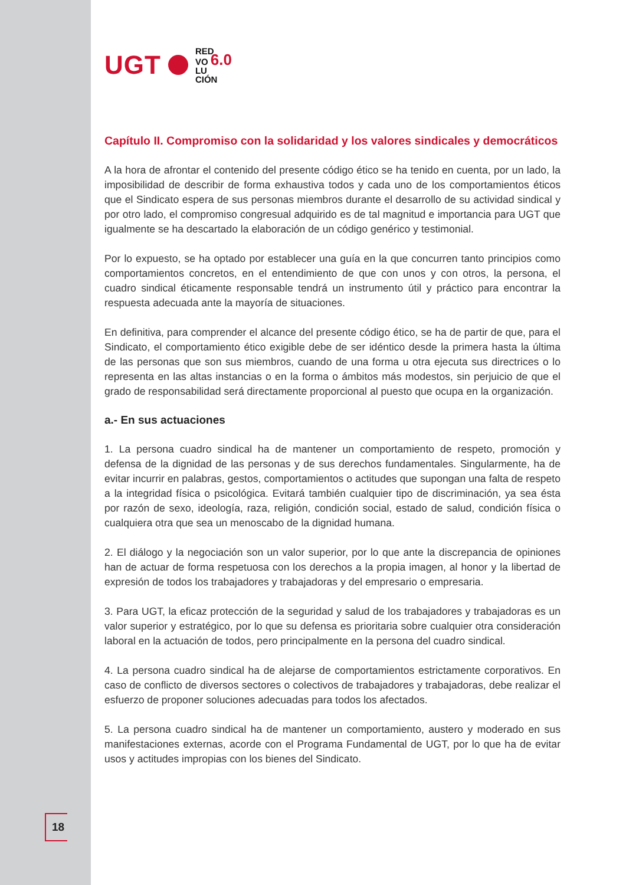UGT
RED
VO 6.0
LU
CIÓN
Capítulo II. Compromiso con la solidaridad y los valores sindicales y democráticos
A la hora de afrontar el contenido del presente código ético se ha tenido en cuenta, por un lado, la imposibilidad de describir de forma exhaustiva todos y cada uno de los comporta­mientos éticos que el Sindicato espera de sus personas miembros durante el desarrollo de su actividad sindical y por otro lado, el compromiso congresual adquirido es de tal magnitud e importancia para UGT que igualmente se ha descartado la elaboración de un código genérico y testimonial.
Por lo expuesto, se ha optado por establecer una guía en la que concurren tanto principios como comportamientos concretos, en el entendimiento de que con unos y con otros, la per­sona, el cuadro sindical éticamente responsable tendrá un instrumento útil y práctico para encontrar la respuesta adecuada ante la mayoría de situaciones.
En definitiva, para comprender el alcance del presente código ético, se ha de partir de que, para el Sindicato, el comportamiento ético exigible debe de ser idéntico desde la primera hasta la última de las personas que son sus miembros, cuando de una forma u otra ejecuta sus directrices o lo representa en las altas instancias o en la forma o ámbitos más modestos, sin perjuicio de que el grado de responsabilidad será directamente proporcional al puesto que ocupa en la organización.
a.- En sus actuaciones
1. La persona cuadro sindical ha de mantener un comportamiento de respeto, promoción y defensa de la dignidad de las personas y de sus derechos fundamentales. Singularmente, ha de evitar incurrir en palabras, gestos, comportamientos o actitudes que supongan una falta de respeto a la integridad física o psicológica. Evitará también cualquier tipo de discrimina­ción, ya sea ésta por razón de sexo, ideología, raza, religión, condición social, estado de salud, condición física o cualquiera otra que sea un menoscabo de la dignidad humana.
2. El diálogo y la negociación son un valor superior, por lo que ante la discrepancia de opi­niones han de actuar de forma respetuosa con los derechos a la propia imagen, al honor y la libertad de expresión de todos los trabajadores y trabajadoras y del empresario o empresaria.
3. Para UGT, la eficaz protección de la seguridad y salud de los trabajadores y trabajadoras es un valor superior y estratégico, por lo que su defensa es prioritaria sobre cualquier otra consideración laboral en la actuación de todos, pero principalmente en la persona del cuadro sindical.
4. La persona cuadro sindical ha de alejarse de comportamientos estrictamente corporativos. En caso de conflicto de diversos sectores o colectivos de trabajadores y trabajadoras, debe realizar el esfuerzo de proponer soluciones adecuadas para todos los afectados.
5. La persona cuadro sindical ha de mantener un comportamiento, austero y moderado en sus manifestaciones externas, acorde con el Programa Fundamental de UGT, por lo que ha de evitar usos y actitudes impropias con los bienes del Sindicato.
18